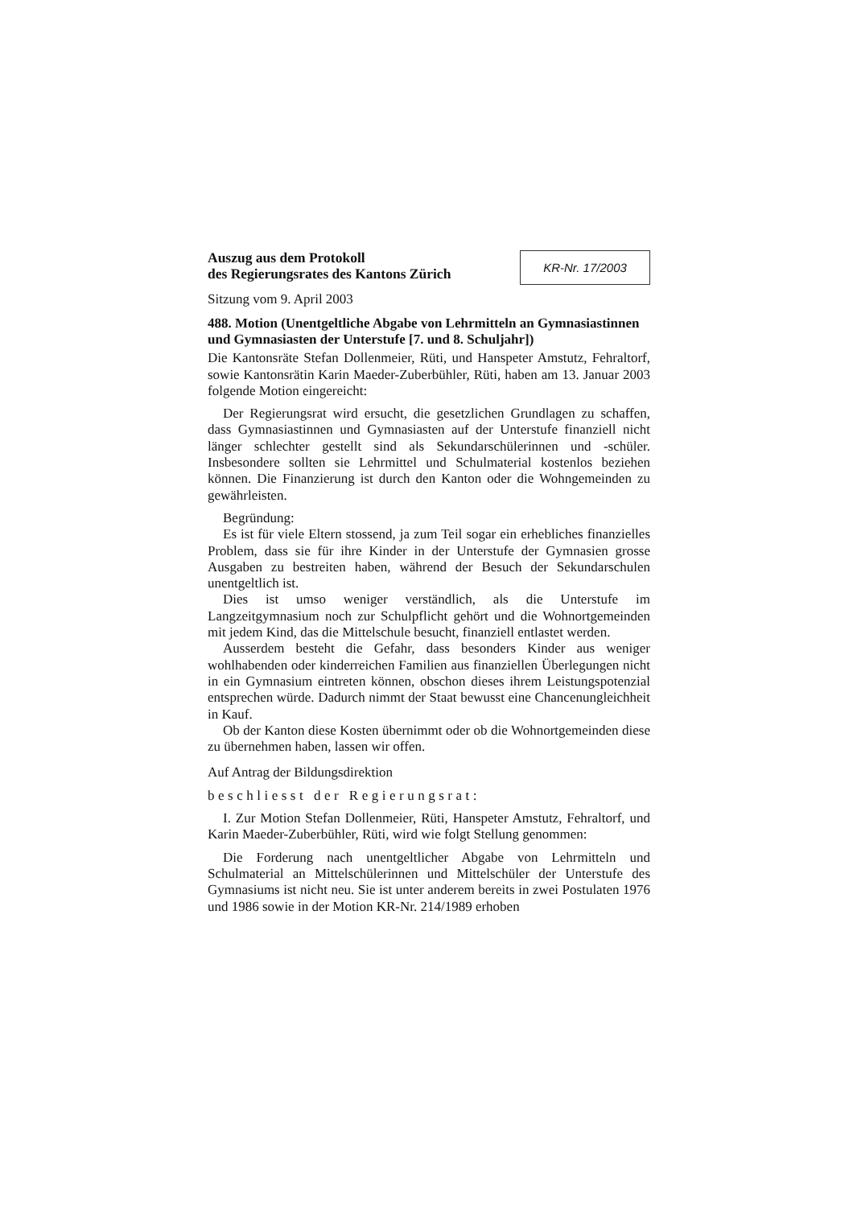Auszug aus dem Protokoll
des Regierungsrates des Kantons Zürich
KR-Nr. 17/2003
Sitzung vom 9. April 2003
488. Motion (Unentgeltliche Abgabe von Lehrmitteln an Gymnasiastinnen und Gymnasiasten der Unterstufe [7. und 8. Schuljahr])
Die Kantonsräte Stefan Dollenmeier, Rüti, und Hanspeter Amstutz, Fehraltorf, sowie Kantonsrätin Karin Maeder-Zuberbühler, Rüti, haben am 13. Januar 2003 folgende Motion eingereicht:
Der Regierungsrat wird ersucht, die gesetzlichen Grundlagen zu schaffen, dass Gymnasiastinnen und Gymnasiasten auf der Unterstufe finanziell nicht länger schlechter gestellt sind als Sekundarschülerinnen und -schüler. Insbesondere sollten sie Lehrmittel und Schulmaterial kostenlos beziehen können. Die Finanzierung ist durch den Kanton oder die Wohngemeinden zu gewährleisten.
Begründung:
Es ist für viele Eltern stossend, ja zum Teil sogar ein erhebliches finanzielles Problem, dass sie für ihre Kinder in der Unterstufe der Gymnasien grosse Ausgaben zu bestreiten haben, während der Besuch der Sekundarschulen unentgeltlich ist.
Dies ist umso weniger verständlich, als die Unterstufe im Langzeitgymnasium noch zur Schulpflicht gehört und die Wohnortgemeinden mit jedem Kind, das die Mittelschule besucht, finanziell entlastet werden.
Ausserdem besteht die Gefahr, dass besonders Kinder aus weniger wohlhabenden oder kinderreichen Familien aus finanziellen Überlegungen nicht in ein Gymnasium eintreten können, obschon dieses ihrem Leistungspotenzial entsprechen würde. Dadurch nimmt der Staat bewusst eine Chancenungleichheit in Kauf.
Ob der Kanton diese Kosten übernimmt oder ob die Wohnortgemeinden diese zu übernehmen haben, lassen wir offen.
Auf Antrag der Bildungsdirektion
beschliesst der Regierungsrat:
I. Zur Motion Stefan Dollenmeier, Rüti, Hanspeter Amstutz, Fehraltorf, und Karin Maeder-Zuberbühler, Rüti, wird wie folgt Stellung genommen:
Die Forderung nach unentgeltlicher Abgabe von Lehrmitteln und Schulmaterial an Mittelschülerinnen und Mittelschüler der Unterstufe des Gymnasiums ist nicht neu. Sie ist unter anderem bereits in zwei Postulaten 1976 und 1986 sowie in der Motion KR-Nr. 214/1989 erhoben